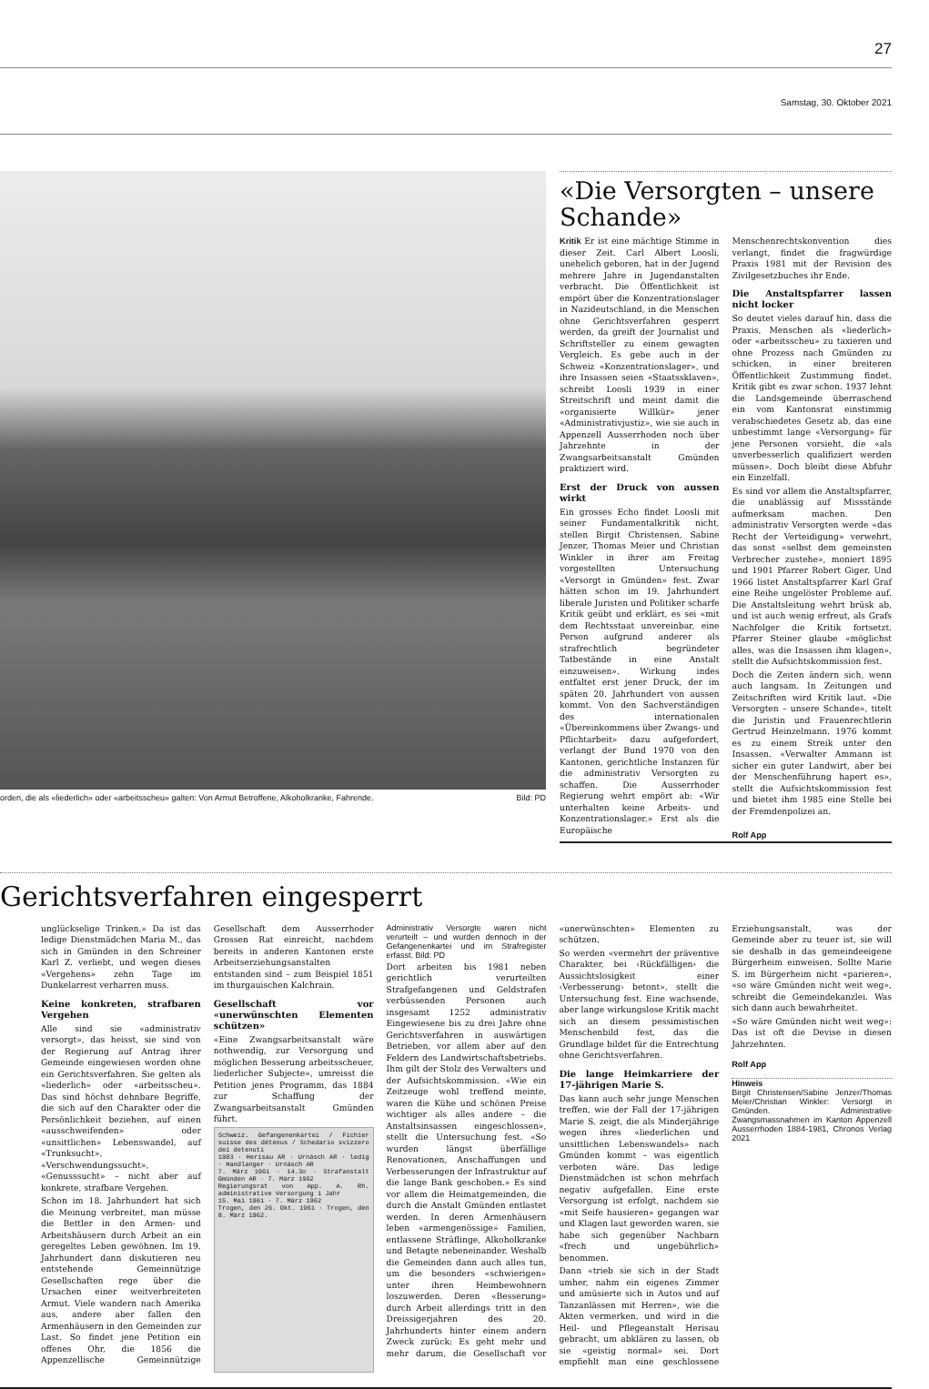27
Samstag, 30. Oktober 2021
orden, die als «liederlich» oder «arbeitsscheu» galten: Von Armut Betroffene, Alkoholkranke, Fahrende. Bild: PD
«Die Versorgten – unsere Schande»
Kritik Er ist eine mächtige Stimme in dieser Zeit. Carl Albert Loosli, unehelich geboren, hat in der Jugend mehrere Jahre in Jugendanstalten verbracht. Die Öffentlichkeit ist empört über die Konzentrationslager in Nazideutschland, in die Menschen ohne Gerichtsverfahren gesperrt werden, da greift der Journalist und Schriftsteller zu einem gewagten Vergleich. Es gebe auch in der Schweiz «Konzentrationslager», und ihre Insassen seien «Staatssklaven», schreibt Loosli 1939 in einer Streitschrift und meint damit die «organisierte Willkür» jener «Administrativjustiz», wie sie auch in Appenzell Ausserrhoden noch über Jahrzehnte in der Zwangsarbeitsanstalt Gmünden praktiziert wird.
Erst der Druck von aussen wirkt
Ein grosses Echo findet Loosli mit seiner Fundamentalkritik nicht, stellen Birgit Christensen, Sabine Jenzer, Thomas Meier und Christian Winkler in ihrer am Freitag vorgestellten Untersuchung «Versorgt in Gmünden» fest. Zwar hätten schon im 19. Jahrhundert liberale Juristen und Politiker scharfe Kritik geübt und erklärt, es sei «mit dem Rechtsstaat unvereinbar, eine Person aufgrund anderer als strafrechtlich begründeter Tatbestände in eine Anstalt einzuweisen». Wirkung indes entfaltet erst jener Druck, der im späten 20. Jahrhundert von aussen kommt. Von den Sachverständigen des internationalen «Übereinkommens über Zwangs- und Pflichtarbeit» dazu aufgefordert, verlangt der Bund 1970 von den Kantonen, gerichtliche Instanzen für die administrativ Versorgten zu schaffen. Die Ausserrhoder Regierung wehrt empört ab: «Wir unterhalten keine Arbeits- und Konzentrationslager.» Erst als die Europäische Menschenrechtskonvention dies verlangt, findet die fragwürdige Praxis 1981 mit der Revision des Zivilgesetzbuches ihr Ende.
Die Anstaltspfarrer lassen nicht locker
So deutet vieles darauf hin, dass die Praxis, Menschen als «liederlich» oder «arbeitsscheu» zu taxieren und ohne Prozess nach Gmünden zu schicken, in einer breiteren Öffentlichkeit Zustimmung findet. Kritik gibt es zwar schon. 1937 lehnt die Landsgemeinde überraschend ein vom Kantonsrat einstimmig verabschiedetes Gesetz ab, das eine unbestimmt lange «Versorgung» für jene Personen vorsieht, die «als unverbesserlich qualifiziert werden müssen». Doch bleibt diese Abfuhr ein Einzelfall.
Es sind vor allem die Anstaltspfarrer, die unablässig auf Missstände aufmerksam machen. Den administrativ Versorgten werde «das Recht der Verteidigung» verwehrt, das sonst «selbst dem gemeinsten Verbrecher zustehe», moniert 1895 und 1901 Pfarrer Robert Giger. Und 1966 listet Anstaltspfarrer Karl Graf eine Reihe ungelöster Probleme auf. Die Anstaltsleitung wehrt brüsk ab, und ist auch wenig erfreut, als Grafs Nachfolger die Kritik fortsetzt. Pfarrer Steiner glaube «möglichst alles, was die Insassen ihm klagen», stellt die Aufsichtskommission fest.
Doch die Zeiten ändern sich, wenn auch langsam. In Zeitungen und Zeitschriften wird Kritik laut. «Die Versorgten – unsere Schande», titelt die Juristin und Frauenrechtlerin Gertrud Heinzelmann. 1976 kommt es zu einem Streik unter den Insassen. «Verwalter Ammann ist sicher ein guter Landwirt, aber bei der Menschenführung hapert es», stellt die Aufsichtskommission fest und bietet ihm 1985 eine Stelle bei der Fremdenpolizei an.
Rolf App
Gerichtsverfahren eingesperrt
unglückselige Trinken.» Da ist das ledige Dienstmädchen Maria M., das sich in Gmünden in den Schreiner Karl Z. verliebt, und wegen dieses «Vergehens» zehn Tage im Dunkelarrest verharren muss.
Keine konkreten, strafbaren Vergehen
Alle sind sie «administrativ versorgt», das heisst, sie sind von der Regierung auf Antrag ihrer Gemeinde eingewiesen worden ohne ein Gerichtsverfahren. Sie gelten als «liederlich» oder «arbeitsscheu». Das sind höchst dehnbare Begriffe, die sich auf den Charakter oder die Persönlichkeit beziehen, auf einen «ausschweifenden» oder «unsittlichen» Lebenswandel, auf «Trunksucht», «Verschwendungssucht», «Genusssucht» – nicht aber auf konkrete, strafbare Vergehen.
Schon im 18. Jahrhundert hat sich die Meinung verbreitet, man müsse die Bettler in den Armen- und Arbeitshäusern durch Arbeit an ein geregeltes Leben gewöhnen. Im 19. Jahrhundert dann diskutieren neu entstehende Gemeinnützige Gesellschaften rege über die Ursachen einer weitverbreiteten Armut. Viele wandern nach Amerika aus, andere aber fallen den Armenhäusern in den Gemeinden zur Last. So findet jene Petition ein offenes Ohr, die 1856 die Appenzellische Gemeinnützige Gesellschaft dem Ausserrhoder Grossen Rat einreicht, nachdem bereits in anderen Kantonen erste Arbeitserziehungsanstalten entstanden sind – zum Beispiel 1851 im thurgauischen Kalchrain.
Gesellschaft vor «unerwünschten Elementen schützen»
«Eine Zwangsarbeitsanstalt wäre nothwendig, zur Versorgung und möglichen Besserung arbeitsscheuer, liederlicher Subjecte», umreisst die Petition jenes Programm, das 1884 zur Schaffung der Zwangsarbeitsanstalt Gmünden führt.
Schweiz. Gefangenenkartei / Fichier suisse des détenus / Schedario svizzero dei detenuti
1903 · Herisau AR · Urnäsch AR · ledig · Handlanger · Urnäsch AR
7. März 1961 · 14.3o · Strafanstalt Gmünden AR · 7. März 1962
Regierungsrat von App. A. Rh. administrative Versorgung 1 Jahr
15. Mai 1961 · 7. März 1962
Trogen, den 26. Okt. 1961 · Trogen, den 8. März 1962.
Administrativ Versorgte waren nicht verurteilt – und wurden dennoch in der Gefangenenkartei und im Strafregister erfasst. Bild: PD
Dort arbeiten bis 1981 neben gerichtlich verurteilten Strafgefangenen und Geldstrafen verbüssenden Personen auch insgesamt 1252 administrativ Eingewiesene bis zu drei Jahre ohne Gerichtsverfahren in auswärtigen Betrieben, vor allem aber auf den Feldern des Landwirtschaftsbetriebs. Ihm gilt der Stolz des Verwalters und der Aufsichtskommission. «Wie ein Zeitzeuge wohl treffend meinte, waren die Kühe und schönen Preise wichtiger als alles andere – die Anstaltsinsassen eingeschlossen», stellt die Untersuchung fest. «So wurden längst überfällige Renovationen, Anschaffungen und Verbesserungen der Infrastruktur auf die lange Bank geschoben.» Es sind vor allem die Heimatgemeinden, die durch die Anstalt Gmünden entlastet werden. In deren Armenhäusern leben «armengenössige» Familien, entlassene Sträflinge, Alkoholkranke und Betagte nebeneinander. Weshalb die Gemeinden dann auch alles tun, um die besonders «schwierigen» unter ihren Heimbewohnern loszuwerden. Deren «Besserung» durch Arbeit allerdings tritt in den Dreissigerjahren des 20. Jahrhunderts hinter einem andern Zweck zurück: Es geht mehr und mehr darum, die Gesellschaft vor «unerwünschten» Elementen zu schützen.
So werden «vermehrt der präventive Charakter, bei ‹Rückfälligen› die Aussichtslosigkeit einer ‹Verbesserung› betont», stellt die Untersuchung fest. Eine wachsende, aber lange wirkungslose Kritik macht sich an diesem pessimistischen Menschenbild fest, das die Grundlage bildet für die Entrechtung ohne Gerichtsverfahren.
Die lange Heimkarriere der 17-jährigen Marie S.
Das kann auch sehr junge Menschen treffen, wie der Fall der 17-jährigen Marie S. zeigt, die als Minderjährige wegen ihres «liederlichen und unsittlichen Lebenswandels» nach Gmünden kommt – was eigentlich verboten wäre. Das ledige Dienstmädchen ist schon mehrfach negativ aufgefallen. Eine erste Versorgung ist erfolgt, nachdem sie «mit Seife hausieren» gegangen war und Klagen laut geworden waren, sie habe sich gegenüber Nachbarn «frech und ungebührlich» benommen.
Dann «trieb sie sich in der Stadt umher, nahm ein eigenes Zimmer und amüsierte sich in Autos und auf Tanzanlässen mit Herren», wie die Akten vermerken, und wird in die Heil- und Pflegeanstalt Herisau gebracht, um abklären zu lassen, ob sie «geistig normal» sei. Dort empfiehlt man eine geschlossene Erziehungsanstalt, was der Gemeinde aber zu teuer ist, sie will sie deshalb in das gemeindeeigene Bürgerheim einweisen. Sollte Marie S. im Bürgerheim nicht «parieren», «so wäre Gmünden nicht weit weg», schreibt die Gemeindekanzlei. Was sich dann auch bewahrheitet.
«So wäre Gmünden nicht weit weg»: Das ist oft die Devise in diesen Jahrzehnten.
Rolf App
Hinweis
Birgit Christensen/Sabine Jenzer/Thomas Meier/Christian Winkler: Versorgt in Gmünden. Administrative Zwangsmassnahmen im Kanton Appenzell Ausserrhoden 1884-1981, Chronos Verlag 2021